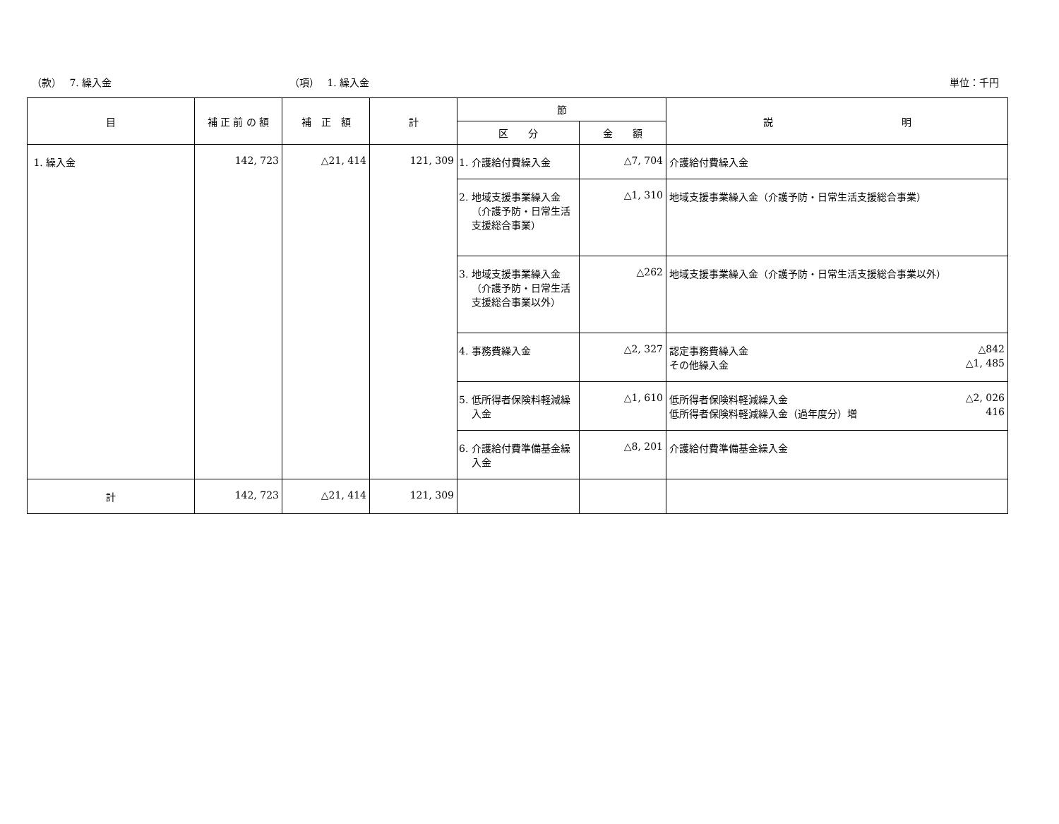（款）　 7. 繰入金
（項）　 1. 繰入金
単位：千円
| 目 | 補 正 前 の 額 | 補 正 額 | 計 | 節 | | 説 明 |
| --- | --- | --- | --- | --- | --- | --- |
| | | | | 区 分 | 金 額 | |
| 1. 繰入金 | 142, 723 | △21, 414 | 121, 309 | 1. 介護給付費繰入金 | △7, 704 | 介護給付費繰入金 |
| | | | | 2. 地域支援事業繰入金（介護予防・日常生活支援総合事業） | △1, 310 | 地域支援事業繰入金（介護予防・日常生活支援総合事業） |
| | | | | 3. 地域支援事業繰入金（介護予防・日常生活支援総合事業以外） | △262 | 地域支援事業繰入金（介護予防・日常生活支援総合事業以外） |
| | | | | 4. 事務費繰入金 | △2, 327 | 認定事務費繰入金 △842 その他繰入金 △1, 485 |
| | | | | 5. 低所得者保険料軽減繰入金 | △1, 610 | 低所得者保険料軽減繰入金 △2, 026 低所得者保険料軽減繰入金（過年度分）増 416 |
| | | | | 6. 介護給付費準備基金繰入金 | △8, 201 | 介護給付費準備基金繰入金 |
| 計 | 142, 723 | △21, 414 | 121, 309 | | | |